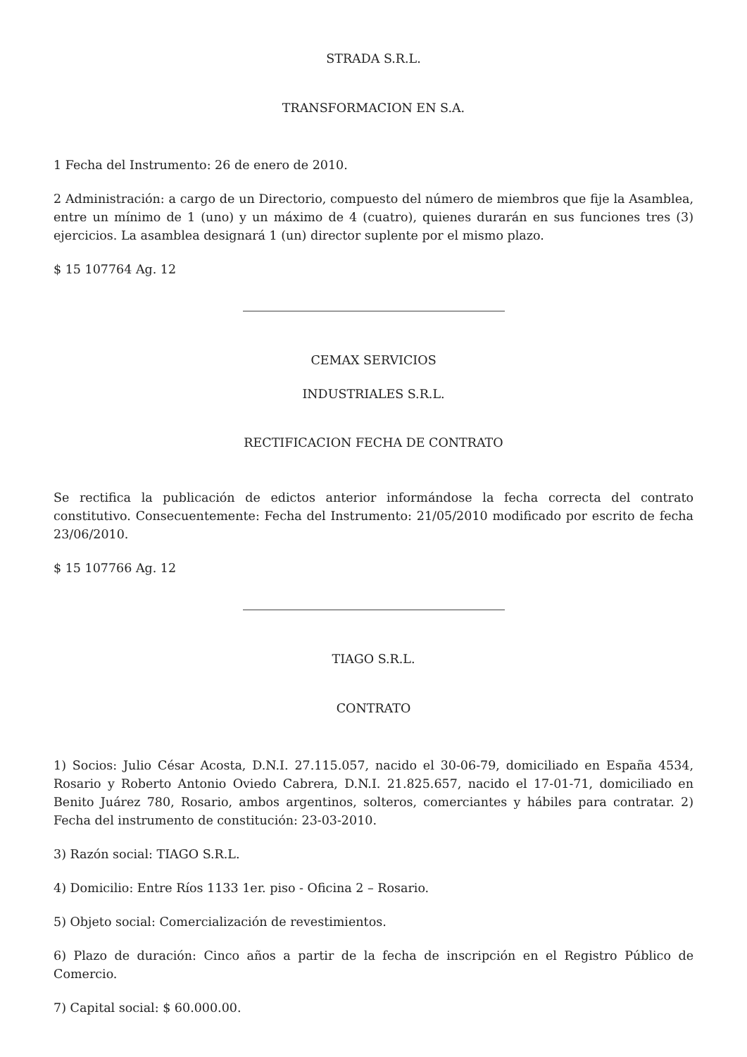STRADA S.R.L.
TRANSFORMACION EN S.A.
1 Fecha del Instrumento: 26 de enero de 2010.
2 Administración: a cargo de un Directorio, compuesto del número de miembros que fije la Asamblea, entre un mínimo de 1 (uno) y un máximo de 4 (cuatro), quienes durarán en sus funciones tres (3) ejercicios. La asamblea designará 1 (un) director suplente por el mismo plazo.
$ 15 107764 Ag. 12
CEMAX SERVICIOS
INDUSTRIALES S.R.L.
RECTIFICACION FECHA DE CONTRATO
Se rectifica la publicación de edictos anterior informándose la fecha correcta del contrato constitutivo. Consecuentemente: Fecha del Instrumento: 21/05/2010 modificado por escrito de fecha 23/06/2010.
$ 15 107766 Ag. 12
TIAGO S.R.L.
CONTRATO
1) Socios: Julio César Acosta, D.N.I. 27.115.057, nacido el 30-06-79, domiciliado en España 4534, Rosario y Roberto Antonio Oviedo Cabrera, D.N.I. 21.825.657, nacido el 17-01-71, domiciliado en Benito Juárez 780, Rosario, ambos argentinos, solteros, comerciantes y hábiles para contratar. 2) Fecha del instrumento de constitución: 23-03-2010.
3) Razón social: TIAGO S.R.L.
4) Domicilio: Entre Ríos 1133 1er. piso - Oficina 2 – Rosario.
5) Objeto social: Comercialización de revestimientos.
6) Plazo de duración: Cinco años a partir de la fecha de inscripción en el Registro Público de Comercio.
7) Capital social: $ 60.000.00.